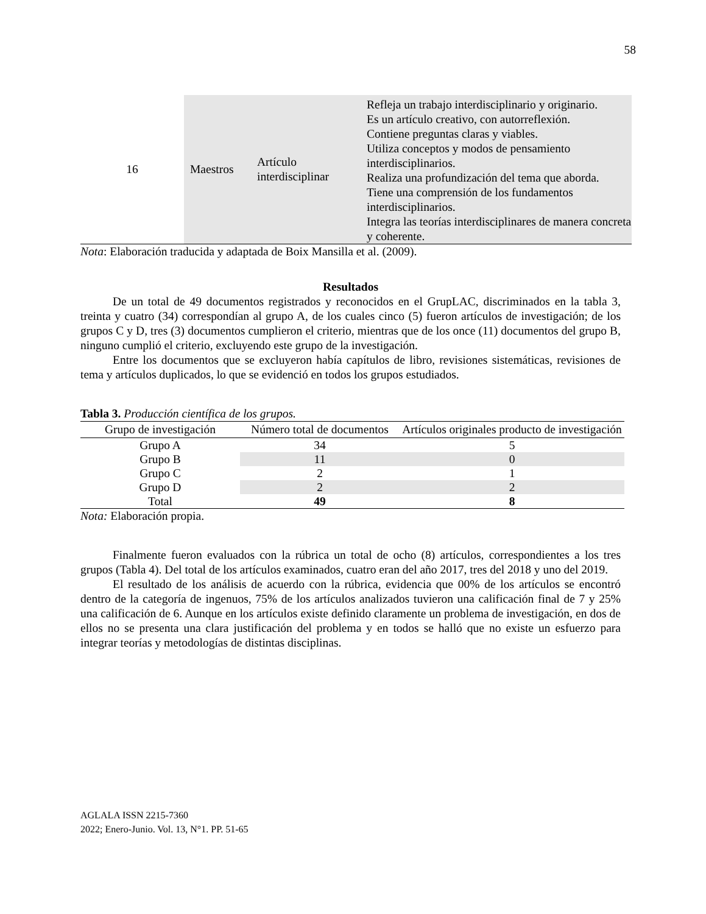58
| 16 | Maestros | Artículo interdisciplinar | Refleja un trabajo interdisciplinario y originario. Es un artículo creativo, con autorreflexión. Contiene preguntas claras y viables. Utiliza conceptos y modos de pensamiento interdisciplinarios. Realiza una profundización del tema que aborda. Tiene una comprensión de los fundamentos interdisciplinarios. Integra las teorías interdisciplinares de manera concreta y coherente. |
Nota: Elaboración traducida y adaptada de Boix Mansilla et al. (2009).
Resultados
De un total de 49 documentos registrados y reconocidos en el GrupLAC, discriminados en la tabla 3, treinta y cuatro (34) correspondían al grupo A, de los cuales cinco (5) fueron artículos de investigación; de los grupos C y D, tres (3) documentos cumplieron el criterio, mientras que de los once (11) documentos del grupo B, ninguno cumplió el criterio, excluyendo este grupo de la investigación.
Entre los documentos que se excluyeron había capítulos de libro, revisiones sistemáticas, revisiones de tema y artículos duplicados, lo que se evidenció en todos los grupos estudiados.
Tabla 3. Producción científica de los grupos.
| Grupo de investigación | Número total de documentos | Artículos originales producto de investigación |
| --- | --- | --- |
| Grupo A | 34 | 5 |
| Grupo B | 11 | 0 |
| Grupo C | 2 | 1 |
| Grupo D | 2 | 2 |
| Total | 49 | 8 |
Nota: Elaboración propia.
Finalmente fueron evaluados con la rúbrica un total de ocho (8) artículos, correspondientes a los tres grupos (Tabla 4). Del total de los artículos examinados, cuatro eran del año 2017, tres del 2018 y uno del 2019.
El resultado de los análisis de acuerdo con la rúbrica, evidencia que 00% de los artículos se encontró dentro de la categoría de ingenuos, 75% de los artículos analizados tuvieron una calificación final de 7 y 25% una calificación de 6. Aunque en los artículos existe definido claramente un problema de investigación, en dos de ellos no se presenta una clara justificación del problema y en todos se halló que no existe un esfuerzo para integrar teorías y metodologías de distintas disciplinas.
AGLALA ISSN 2215-7360
2022; Enero-Junio. Vol. 13, N°1. PP. 51-65